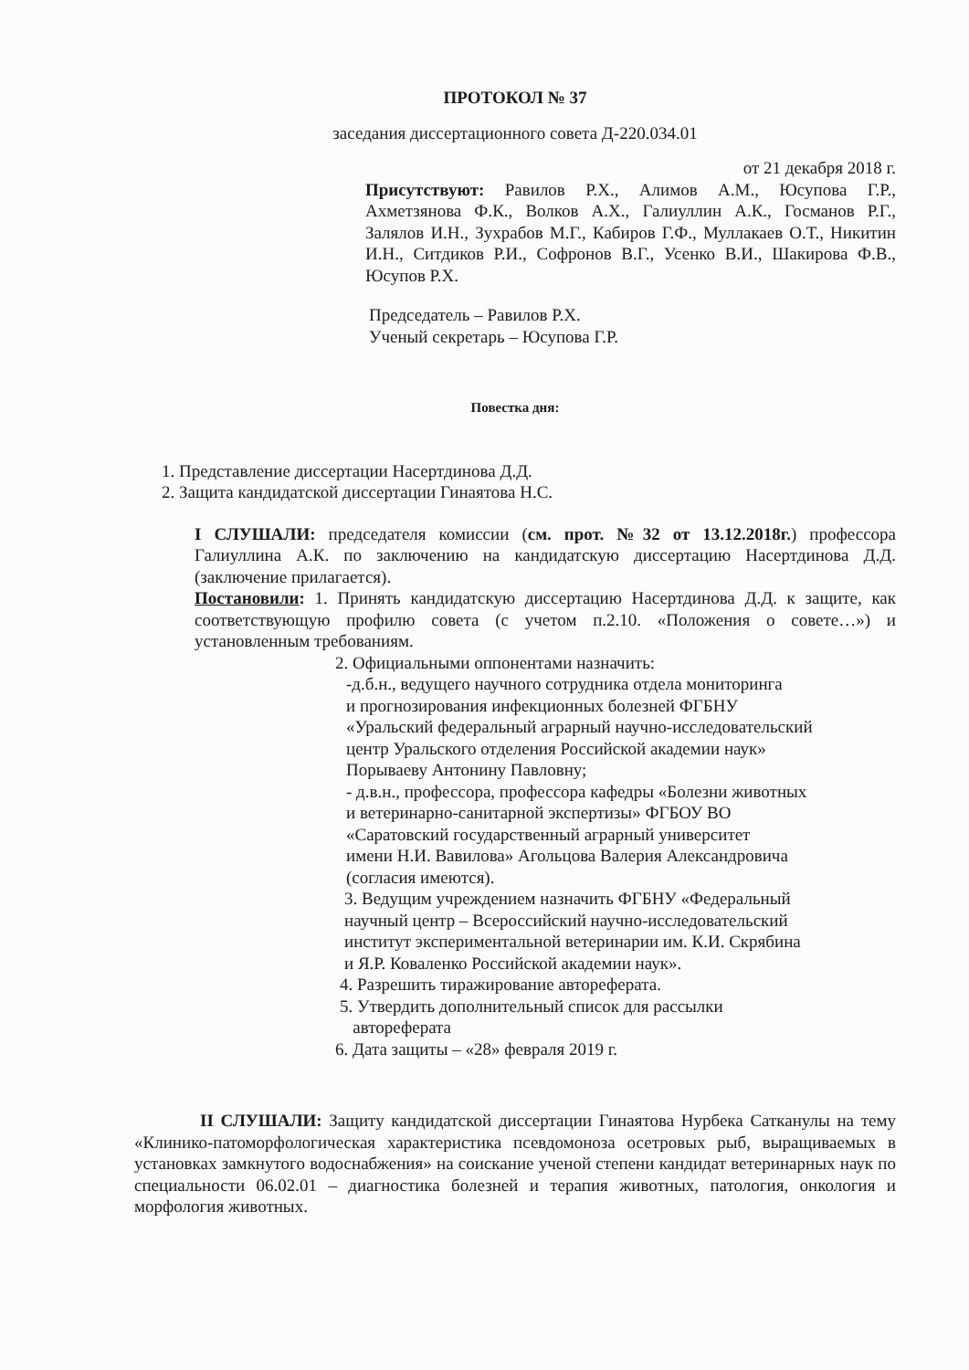ПРОТОКОЛ № 37
заседания диссертационного совета Д-220.034.01
от 21 декабря 2018 г.
Присутствуют: Равилов Р.Х., Алимов А.М., Юсупова Г.Р., Ахметзянова Ф.К., Волков А.Х., Галиуллин А.К., Госманов Р.Г., Залялов И.Н., Зухрабов М.Г., Кабиров Г.Ф., Муллакаев О.Т., Никитин И.Н., Ситдиков Р.И., Софронов В.Г., Усенко В.И., Шакирова Ф.В., Юсупов Р.Х.
Председатель – Равилов Р.Х.
Ученый секретарь – Юсупова Г.Р.
Повестка дня:
1. Представление диссертации Насертдинова Д.Д.
2. Защита кандидатской диссертации Гинаятова Н.С.
I СЛУШАЛИ: председателя комиссии (см. прот. №32 от 13.12.2018г.) профессора Галиуллина А.К. по заключению на кандидатскую диссертацию Насертдинова Д.Д. (заключение прилагается).
Постановили: 1. Принять кандидатскую диссертацию Насертдинова Д.Д. к защите, как соответствующую профилю совета (с учетом п.2.10. «Положения о совете…») и установленным требованиям.
2. Официальными оппонентами назначить:
-д.б.н., ведущего научного сотрудника отдела мониторинга
и прогнозирования инфекционных болезней ФГБНУ
«Уральский федеральный аграрный научно-исследовательский
центр Уральского отделения Российской академии наук»
Порываеву Антонину Павловну;
- д.в.н., профессора, профессора кафедры «Болезни животных
и ветеринарно-санитарной экспертизы» ФГБОУ ВО
«Саратовский государственный аграрный университет
имени Н.И. Вавилова» Агольцова Валерия Александровича
(согласия имеются).
3. Ведущим учреждением назначить ФГБНУ «Федеральный
научный центр – Всероссийский научно-исследовательский
институт экспериментальной ветеринарии им. К.И. Скрябина
и Я.Р. Коваленко Российской академии наук».
4. Разрешить тиражирование автореферата.
5. Утвердить дополнительный список для рассылки
автореферата
6. Дата защиты – «28» февраля 2019 г.
II СЛУШАЛИ: Защиту кандидатской диссертации Гинаятова Нурбека Сатканулы на тему «Клинико-патоморфологическая характеристика псевдомоноза осетровых рыб, выращиваемых в установках замкнутого водоснабжения» на соискание ученой степени кандидат ветеринарных наук по специальности 06.02.01 – диагностика болезней и терапия животных, патология, онкология и морфология животных.